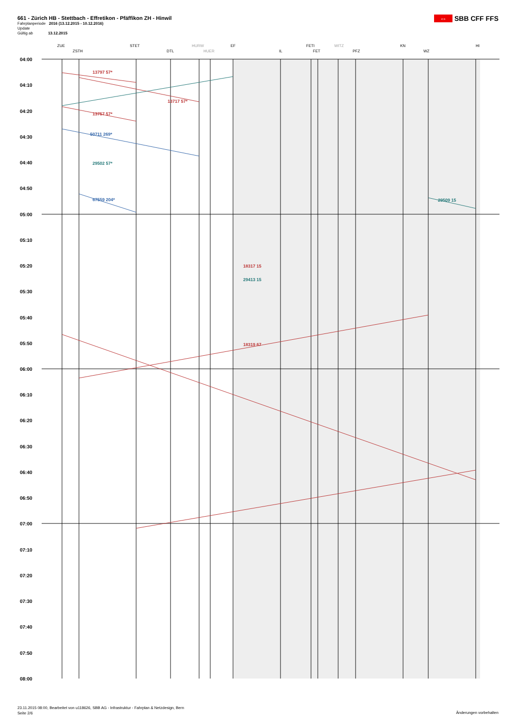661 - Zürich HB - Stettbach - Effretikon - Pfäffikon ZH - Hinwil
Fahrplanperiode 2016 (13.12.2015 - 10.12.2016)
Update
Gültig ab 13.12.2015
⇔ SBB CFF FFS
ZUE
ZSTH
STET
DTL
HURW
HUER
EF
IL
FETI
FET
WITZ
PFZ
KN
WZ
HI
04:00
04:10
04:20
04:30
04:40
04:50
05:00
05:10
05:20
05:30
05:40
05:50
06:00
06:10
06:20
06:30
06:40
06:50
07:00
07:10
07:20
07:30
07:40
07:50
08:00
13797 57*
13757 57*
13717 57*
18317 15
18319 67
50711 269*
67559 204*
29502 57*
29509 15
29413 15
23.11.2015 08:00, Bearbeitet von u118626, SBB AG - Infrastruktur - Fahrplan & Netzdesign, Bern
Seite 2/6
Änderungen vorbehalten